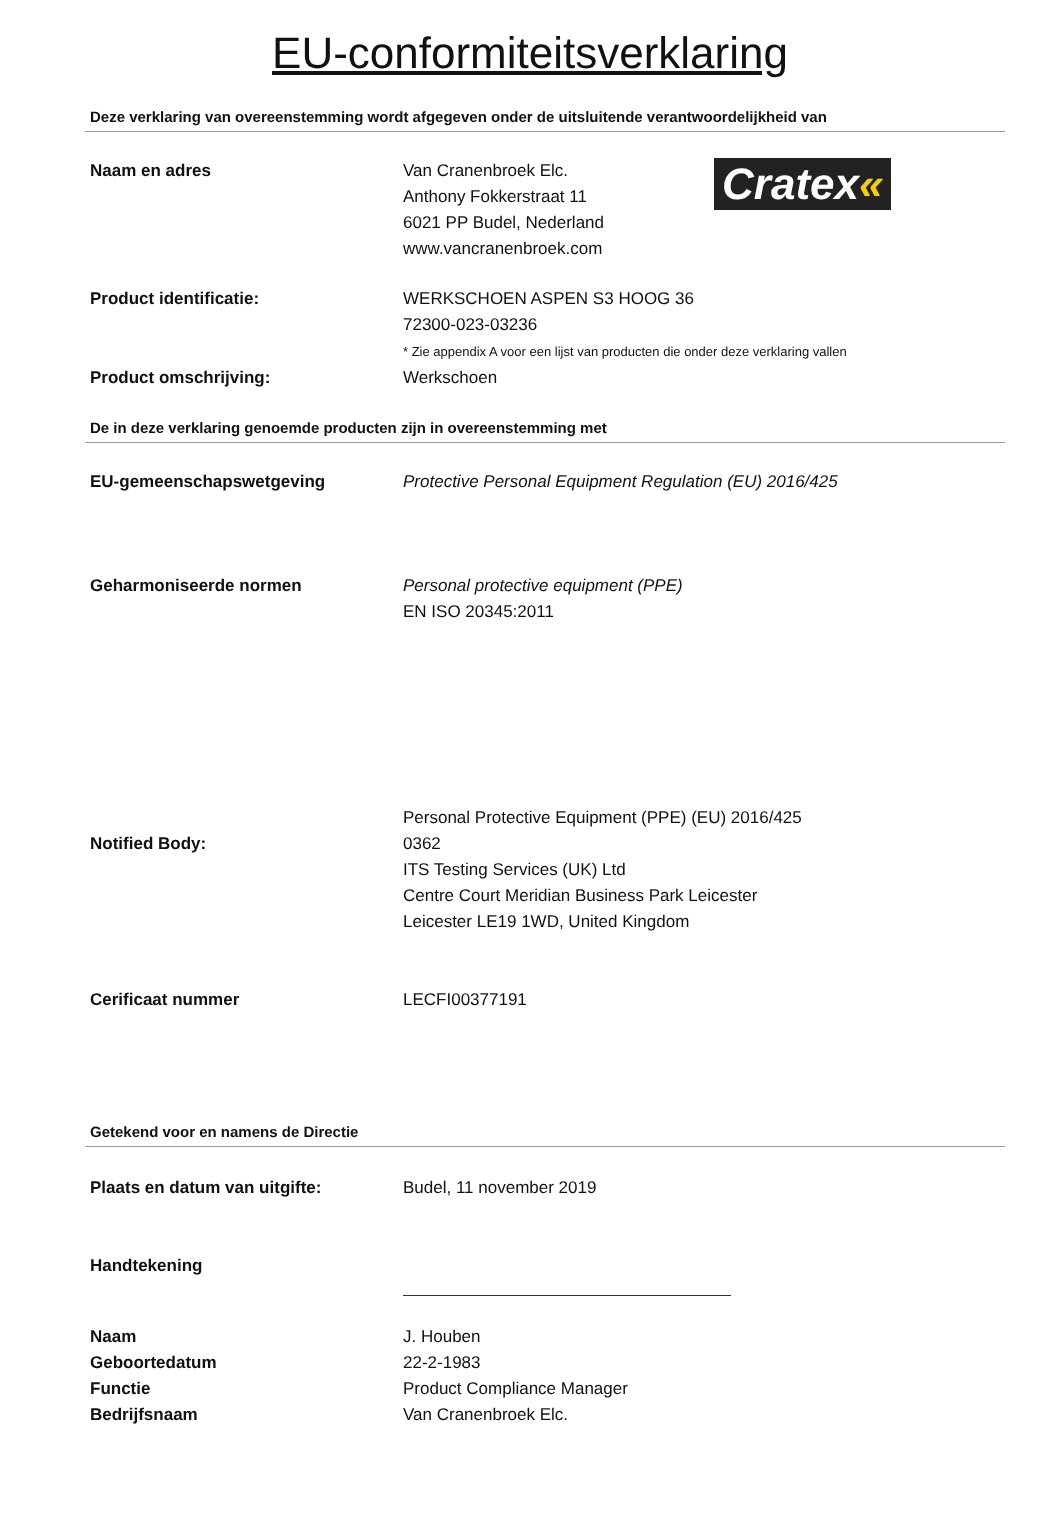EU-conformiteitsverklaring
Deze verklaring van overeenstemming wordt afgegeven onder de uitsluitende verantwoordelijkheid van
Naam en adres Van Cranenbroek Elc.
Anthony Fokkerstraat 11
6021 PP Budel, Nederland
www.vancranenbroek.com
Cratex«
Product identificatie: WERKSCHOEN ASPEN S3 HOOG 36
72300-023-03236
* Zie appendix A voor een lijst van producten die onder deze verklaring vallen
Product omschrijving: Werkschoen
De in deze verklaring genoemde producten zijn in overeenstemming met
EU-gemeenschapswetgeving Protective Personal Equipment Regulation (EU) 2016/425
Geharmoniseerde normen Personal protective equipment (PPE)
EN ISO 20345:2011
Notified Body:
Personal Protective Equipment (PPE) (EU) 2016/425
0362
ITS Testing Services (UK) Ltd
Centre Court Meridian Business Park Leicester
Leicester LE19 1WD, United Kingdom
Cerificaat nummer LECFI00377191
Getekend voor en namens de Directie
Plaats en datum van uitgifte: Budel, 11 november 2019
Handtekening
Naam
Geboortedatum
Functie
Bedrijfsnaam
J. Houben
22-2-1983
Product Compliance Manager
Van Cranenbroek Elc.